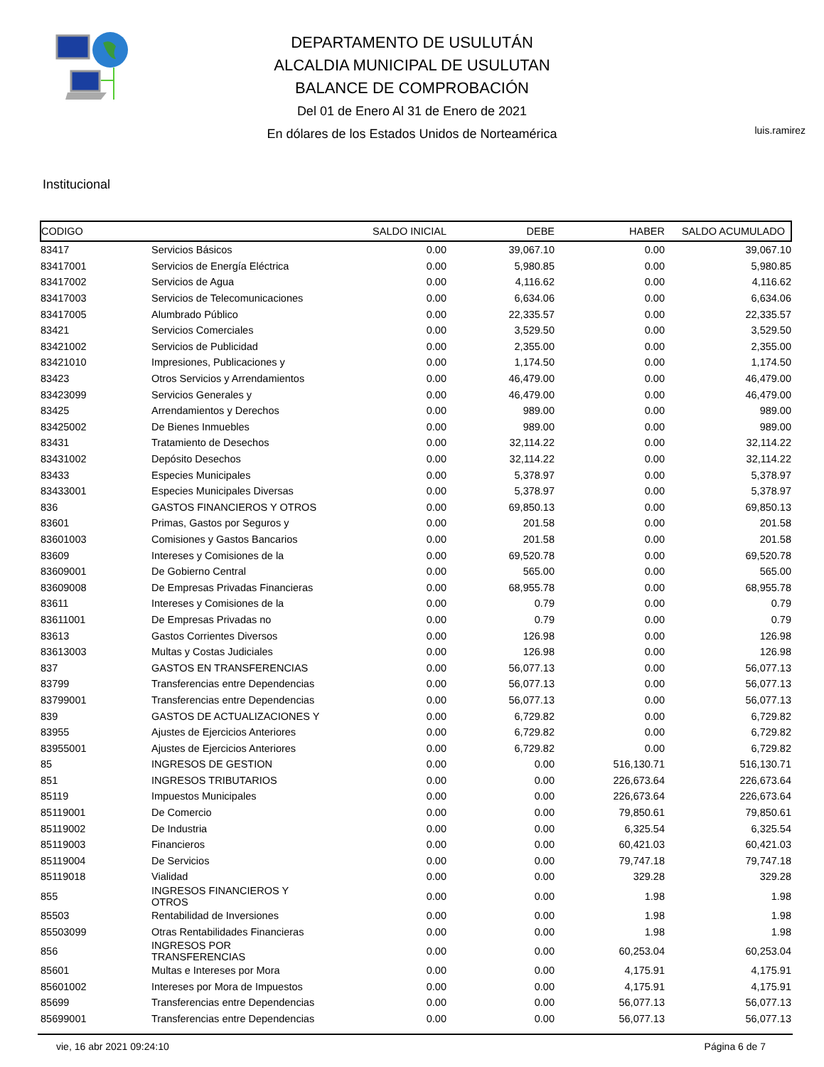DEPARTAMENTO DE USULUTÁN
ALCALDIA MUNICIPAL DE USULUTAN
BALANCE DE COMPROBACIÓN
Del 01 de Enero Al 31 de Enero de 2021
En dólares de los Estados Unidos de Norteamérica
luis.ramirez
Institucional
| CODIGO | | SALDO INICIAL | DEBE | HABER | SALDO ACUMULADO |
| --- | --- | --- | --- | --- | --- |
| 83417 | Servicios Básicos | 0.00 | 39,067.10 | 0.00 | 39,067.10 |
| 83417001 | Servicios de Energía Eléctrica | 0.00 | 5,980.85 | 0.00 | 5,980.85 |
| 83417002 | Servicios de Agua | 0.00 | 4,116.62 | 0.00 | 4,116.62 |
| 83417003 | Servicios de Telecomunicaciones | 0.00 | 6,634.06 | 0.00 | 6,634.06 |
| 83417005 | Alumbrado Público | 0.00 | 22,335.57 | 0.00 | 22,335.57 |
| 83421 | Servicios Comerciales | 0.00 | 3,529.50 | 0.00 | 3,529.50 |
| 83421002 | Servicios de Publicidad | 0.00 | 2,355.00 | 0.00 | 2,355.00 |
| 83421010 | Impresiones, Publicaciones y | 0.00 | 1,174.50 | 0.00 | 1,174.50 |
| 83423 | Otros Servicios y Arrendamientos | 0.00 | 46,479.00 | 0.00 | 46,479.00 |
| 83423099 | Servicios Generales y | 0.00 | 46,479.00 | 0.00 | 46,479.00 |
| 83425 | Arrendamientos y Derechos | 0.00 | 989.00 | 0.00 | 989.00 |
| 83425002 | De Bienes Inmuebles | 0.00 | 989.00 | 0.00 | 989.00 |
| 83431 | Tratamiento de Desechos | 0.00 | 32,114.22 | 0.00 | 32,114.22 |
| 83431002 | Depósito Desechos | 0.00 | 32,114.22 | 0.00 | 32,114.22 |
| 83433 | Especies Municipales | 0.00 | 5,378.97 | 0.00 | 5,378.97 |
| 83433001 | Especies Municipales Diversas | 0.00 | 5,378.97 | 0.00 | 5,378.97 |
| 836 | GASTOS FINANCIEROS Y OTROS | 0.00 | 69,850.13 | 0.00 | 69,850.13 |
| 83601 | Primas, Gastos por Seguros y | 0.00 | 201.58 | 0.00 | 201.58 |
| 83601003 | Comisiones y Gastos Bancarios | 0.00 | 201.58 | 0.00 | 201.58 |
| 83609 | Intereses y Comisiones de la | 0.00 | 69,520.78 | 0.00 | 69,520.78 |
| 83609001 | De Gobierno Central | 0.00 | 565.00 | 0.00 | 565.00 |
| 83609008 | De Empresas Privadas Financieras | 0.00 | 68,955.78 | 0.00 | 68,955.78 |
| 83611 | Intereses y Comisiones de la | 0.00 | 0.79 | 0.00 | 0.79 |
| 83611001 | De Empresas Privadas no | 0.00 | 0.79 | 0.00 | 0.79 |
| 83613 | Gastos Corrientes Diversos | 0.00 | 126.98 | 0.00 | 126.98 |
| 83613003 | Multas y Costas Judiciales | 0.00 | 126.98 | 0.00 | 126.98 |
| 837 | GASTOS EN TRANSFERENCIAS | 0.00 | 56,077.13 | 0.00 | 56,077.13 |
| 83799 | Transferencias entre Dependencias | 0.00 | 56,077.13 | 0.00 | 56,077.13 |
| 83799001 | Transferencias entre Dependencias | 0.00 | 56,077.13 | 0.00 | 56,077.13 |
| 839 | GASTOS DE ACTUALIZACIONES Y | 0.00 | 6,729.82 | 0.00 | 6,729.82 |
| 83955 | Ajustes de Ejercicios Anteriores | 0.00 | 6,729.82 | 0.00 | 6,729.82 |
| 83955001 | Ajustes de Ejercicios Anteriores | 0.00 | 6,729.82 | 0.00 | 6,729.82 |
| 85 | INGRESOS DE GESTION | 0.00 | 0.00 | 516,130.71 | 516,130.71 |
| 851 | INGRESOS TRIBUTARIOS | 0.00 | 0.00 | 226,673.64 | 226,673.64 |
| 85119 | Impuestos Municipales | 0.00 | 0.00 | 226,673.64 | 226,673.64 |
| 85119001 | De Comercio | 0.00 | 0.00 | 79,850.61 | 79,850.61 |
| 85119002 | De Industria | 0.00 | 0.00 | 6,325.54 | 6,325.54 |
| 85119003 | Financieros | 0.00 | 0.00 | 60,421.03 | 60,421.03 |
| 85119004 | De Servicios | 0.00 | 0.00 | 79,747.18 | 79,747.18 |
| 85119018 | Vialidad | 0.00 | 0.00 | 329.28 | 329.28 |
| 855 | INGRESOS FINANCIEROS Y OTROS | 0.00 | 0.00 | 1.98 | 1.98 |
| 85503 | Rentabilidad de Inversiones | 0.00 | 0.00 | 1.98 | 1.98 |
| 85503099 | Otras Rentabilidades Financieras | 0.00 | 0.00 | 1.98 | 1.98 |
| 856 | INGRESOS POR TRANSFERENCIAS | 0.00 | 0.00 | 60,253.04 | 60,253.04 |
| 85601 | Multas e Intereses por Mora | 0.00 | 0.00 | 4,175.91 | 4,175.91 |
| 85601002 | Intereses por Mora de Impuestos | 0.00 | 0.00 | 4,175.91 | 4,175.91 |
| 85699 | Transferencias entre Dependencias | 0.00 | 0.00 | 56,077.13 | 56,077.13 |
| 85699001 | Transferencias entre Dependencias | 0.00 | 0.00 | 56,077.13 | 56,077.13 |
vie, 16 abr 2021 09:24:10 Página 6 de 7